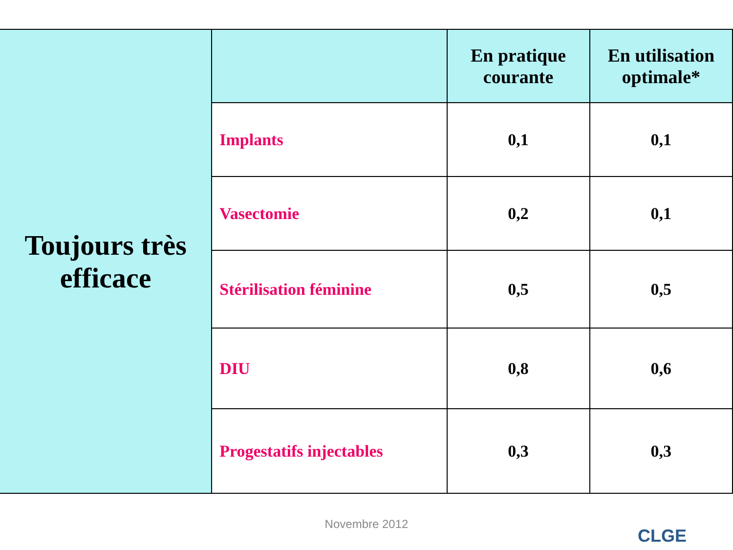| Toujours très efficace | | En pratique courante | En utilisation optimale* |
| | Implants | 0,1 | 0,1 |
| | Vasectomie | 0,2 | 0,1 |
| | Stérilisation féminine | 0,5 | 0,5 |
| | DIU | 0,8 | 0,6 |
| | Progestatifs injectables | 0,3 | 0,3 |
Novembre 2012
CLGE